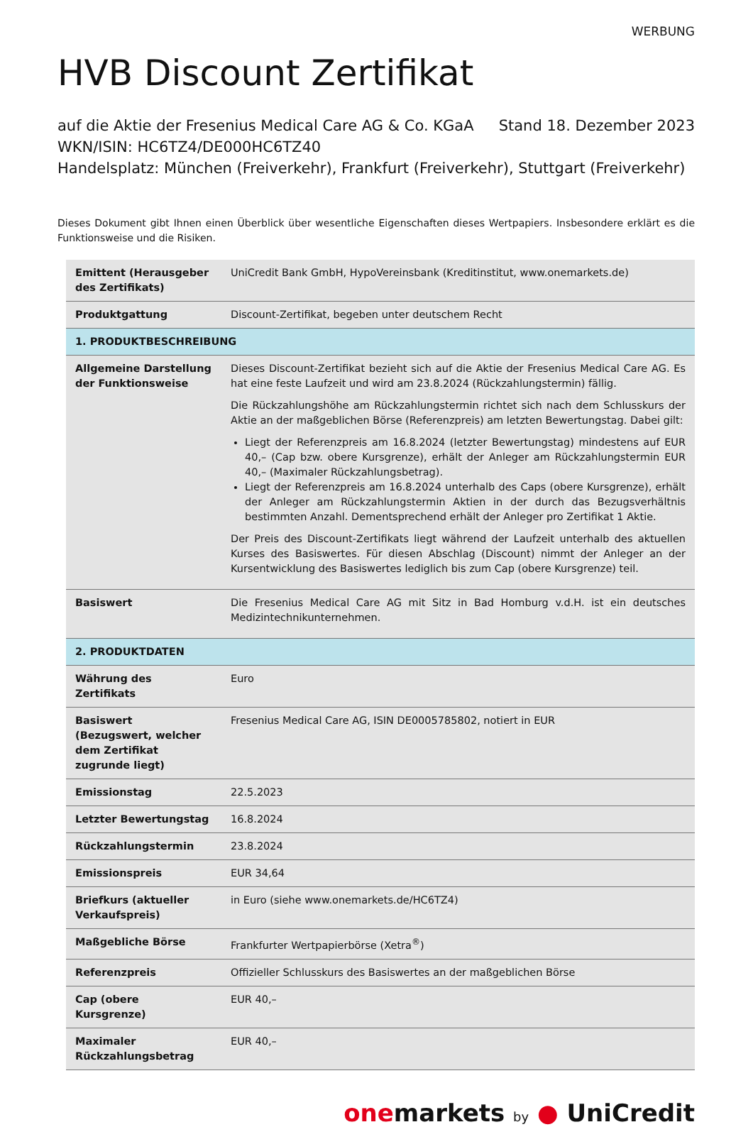WERBUNG
HVB Discount Zertifikat
auf die Aktie der Fresenius Medical Care AG & Co. KGaA Stand 18. Dezember 2023
WKN/ISIN: HC6TZ4/DE000HC6TZ40
Handelsplatz: München (Freiverkehr), Frankfurt (Freiverkehr), Stuttgart (Freiverkehr)
Dieses Dokument gibt Ihnen einen Überblick über wesentliche Eigenschaften dieses Wertpapiers. Insbesondere erklärt es die Funktionsweise und die Risiken.
| Emittent (Herausgeber des Zertifikats) | UniCredit Bank GmbH, HypoVereinsbank (Kreditinstitut, www.onemarkets.de) |
| Produktgattung | Discount-Zertifikat, begeben unter deutschem Recht |
| 1. PRODUKTBESCHREIBUNG | |
| Allgemeine Darstellung der Funktionsweise | Dieses Discount-Zertifikat bezieht sich auf die Aktie der Fresenius Medical Care AG. Es hat eine feste Laufzeit und wird am 23.8.2024 (Rückzahlungstermin) fällig. Die Rückzahlungshöhe am Rückzahlungstermin richtet sich nach dem Schlusskurs der Aktie an der maßgeblichen Börse (Referenzpreis) am letzten Bewertungstag. Dabei gilt: Liegt der Referenzpreis am 16.8.2024 (letzter Bewertungstag) mindestens auf EUR 40,– (Cap bzw. obere Kursgrenze), erhält der Anleger am Rückzahlungstermin EUR 40,– (Maximaler Rückzahlungsbetrag). Liegt der Referenzpreis am 16.8.2024 unterhalb des Caps (obere Kursgrenze), erhält der Anleger am Rückzahlungstermin Aktien in der durch das Bezugsverhältnis bestimmten Anzahl. Dementsprechend erhält der Anleger pro Zertifikat 1 Aktie. Der Preis des Discount-Zertifikats liegt während der Laufzeit unterhalb des aktuellen Kurses des Basiswertes. Für diesen Abschlag (Discount) nimmt der Anleger an der Kursentwicklung des Basiswertes lediglich bis zum Cap (obere Kursgrenze) teil. |
| Basiswert | Die Fresenius Medical Care AG mit Sitz in Bad Homburg v.d.H. ist ein deutsches Medizintechnikunternehmen. |
| 2. PRODUKTDATEN | |
| Währung des Zertifikats | Euro |
| Basiswert (Bezugswert, welcher dem Zertifikat zugrunde liegt) | Fresenius Medical Care AG, ISIN DE0005785802, notiert in EUR |
| Emissionstag | 22.5.2023 |
| Letzter Bewertungstag | 16.8.2024 |
| Rückzahlungstermin | 23.8.2024 |
| Emissionspreis | EUR 34,64 |
| Briefkurs (aktueller Verkaufspreis) | in Euro (siehe www.onemarkets.de/HC6TZ4) |
| Maßgebliche Börse | Frankfurter Wertpapierbörse (Xetra<sup>®</sup>) |
| Referenzpreis | Offizieller Schlusskurs des Basiswertes an der maßgeblichen Börse |
| Cap (obere Kursgrenze) | EUR 40,– |
| Maximaler Rückzahlungsbetrag | EUR 40,– |
onemarkets by ● UniCredit